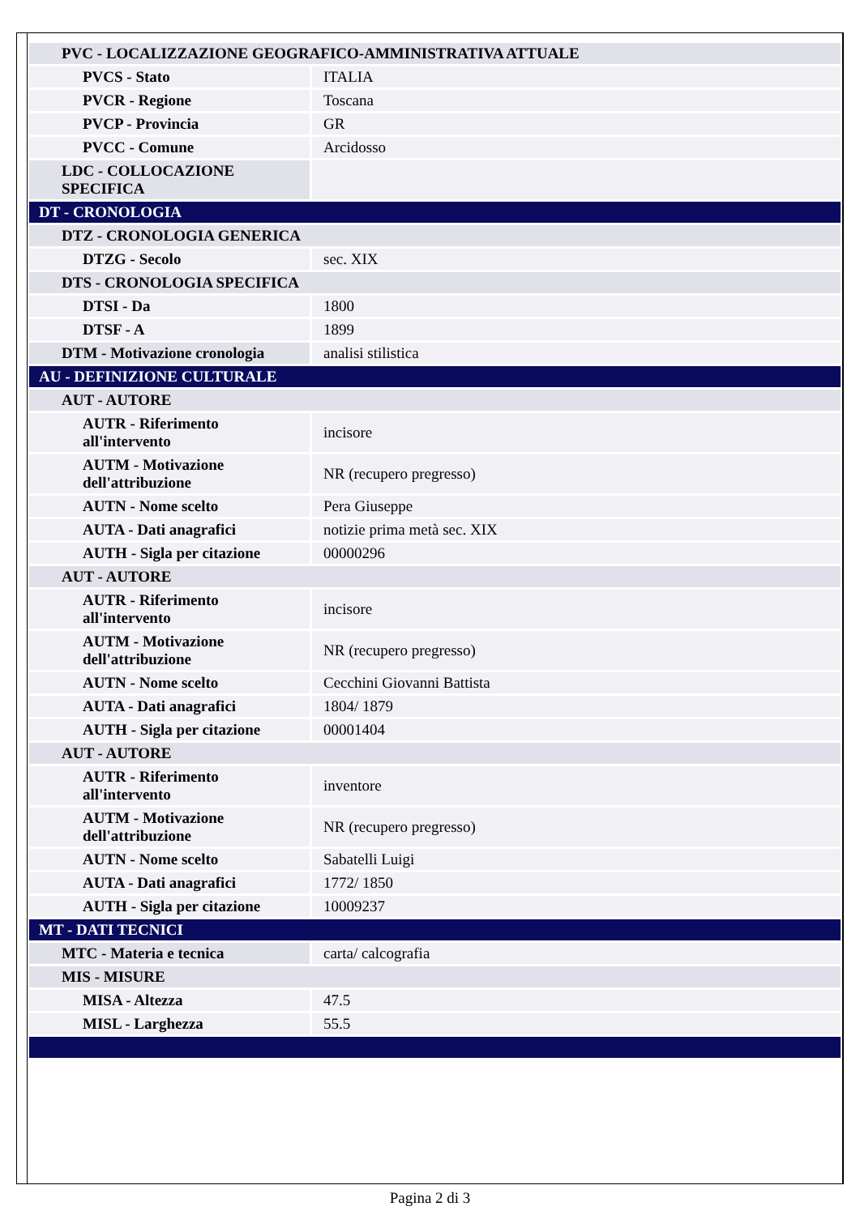| PVC - LOCALIZZAZIONE GEOGRAFICO-AMMINISTRATIVA ATTUALE | |
| PVCS - Stato | ITALIA |
| PVCR - Regione | Toscana |
| PVCP - Provincia | GR |
| PVCC - Comune | Arcidosso |
| LDC - COLLOCAZIONE SPECIFICA | |
| DT - CRONOLOGIA | |
| DTZ - CRONOLOGIA GENERICA | |
| DTZG - Secolo | sec. XIX |
| DTS - CRONOLOGIA SPECIFICA | |
| DTSI - Da | 1800 |
| DTSF - A | 1899 |
| DTM - Motivazione cronologia | analisi stilistica |
| AU - DEFINIZIONE CULTURALE | |
| AUT - AUTORE | |
| AUTR - Riferimento all'intervento | incisore |
| AUTM - Motivazione dell'attribuzione | NR (recupero pregresso) |
| AUTN - Nome scelto | Pera Giuseppe |
| AUTA - Dati anagrafici | notizie prima metà sec. XIX |
| AUTH - Sigla per citazione | 00000296 |
| AUT - AUTORE | |
| AUTR - Riferimento all'intervento | incisore |
| AUTM - Motivazione dell'attribuzione | NR (recupero pregresso) |
| AUTN - Nome scelto | Cecchini Giovanni Battista |
| AUTA - Dati anagrafici | 1804/ 1879 |
| AUTH - Sigla per citazione | 00001404 |
| AUT - AUTORE | |
| AUTR - Riferimento all'intervento | inventore |
| AUTM - Motivazione dell'attribuzione | NR (recupero pregresso) |
| AUTN - Nome scelto | Sabatelli Luigi |
| AUTA - Dati anagrafici | 1772/ 1850 |
| AUTH - Sigla per citazione | 10009237 |
| MT - DATI TECNICI | |
| MTC - Materia e tecnica | carta/ calcografia |
| MIS - MISURE | |
| MISA - Altezza | 47.5 |
| MISL - Larghezza | 55.5 |
Pagina 2 di 3